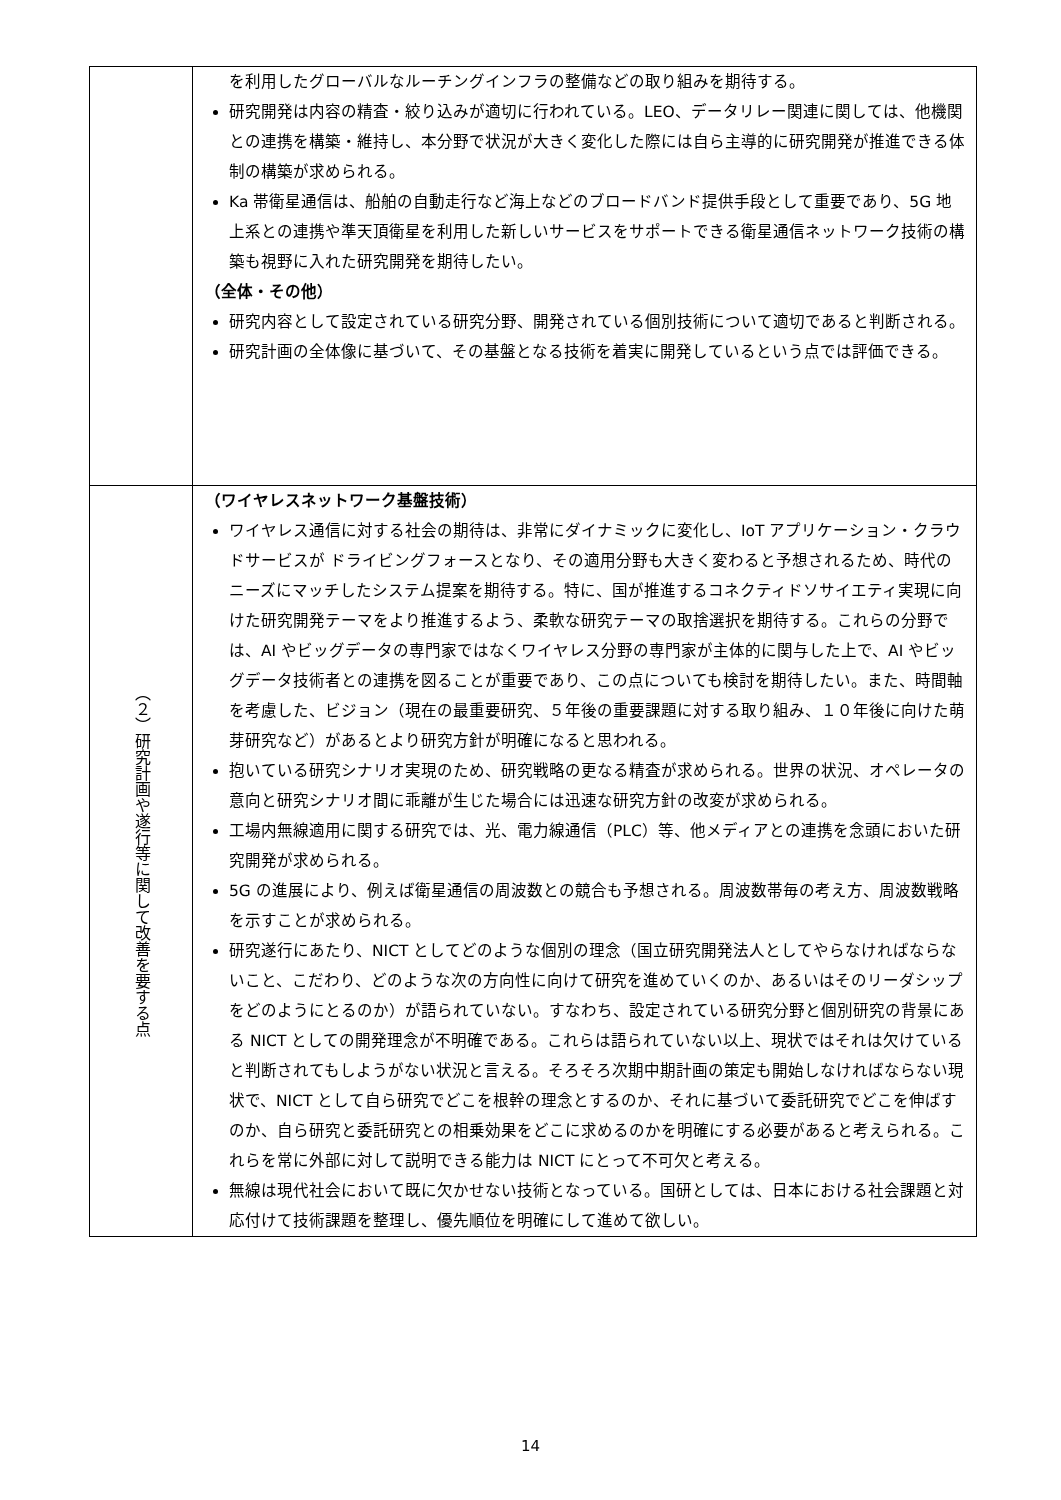| | を利用したグローバルなルーチングインフラの整備などの取り組みを期待する。 研究開発は内容の精査・絞り込みが適切に行われている。LEO、データリレー関連に関しては、他機関との連携を構築・維持し、本分野で状況が大きく変化した際には自ら主導的に研究開発が推進できる体制の構築が求められる。 Ka 帯衛星通信は、船舶の自動走行など海上などのブロードバンド提供手段として重要であり、5G 地上系との連携や準天頂衛星を利用した新しいサービスをサポートできる衛星通信ネットワーク技術の構築も視野に入れた研究開発を期待したい。 （全体・その他） 研究内容として設定されている研究分野、開発されている個別技術について適切であると判断される。 研究計画の全体像に基づいて、その基盤となる技術を着実に開発しているという点では評価できる。 |
| （２）研究計画や遂行等に関して改善を要する点 | （ワイヤレスネットワーク基盤技術） ワイヤレス通信に対する社会の期待は、非常にダイナミックに変化し、IoT アプリケーション・クラウドサービスが ドライビングフォースとなり、その適用分野も大きく変わると予想されるため、時代のニーズにマッチしたシステム提案を期待する。特に、国が推進するコネクティドソサイエティ実現に向けた研究開発テーマをより推進するよう、柔軟な研究テーマの取捨選択を期待する。これらの分野では、AI やビッグデータの専門家ではなくワイヤレス分野の専門家が主体的に関与した上で、AI やビッグデータ技術者との連携を図ることが重要であり、この点についても検討を期待したい。また、時間軸を考慮した、ビジョン（現在の最重要研究、５年後の重要課題に対する取り組み、１０年後に向けた萌芽研究など）があるとより研究方針が明確になると思われる。 抱いている研究シナリオ実現のため、研究戦略の更なる精査が求められる。世界の状況、オペレータの意向と研究シナリオ間に乖離が生じた場合には迅速な研究方針の改変が求められる。 工場内無線適用に関する研究では、光、電力線通信（PLC）等、他メディアとの連携を念頭においた研究開発が求められる。 5G の進展により、例えば衛星通信の周波数との競合も予想される。周波数帯毎の考え方、周波数戦略を示すことが求められる。 研究遂行にあたり、NICT としてどのような個別の理念（国立研究開発法人としてやらなければならないこと、こだわり、どのような次の方向性に向けて研究を進めていくのか、あるいはそのリーダシップをどのようにとるのか）が語られていない。すなわち、設定されている研究分野と個別研究の背景にある NICT としての開発理念が不明確である。これらは語られていない以上、現状ではそれは欠けていると判断されてもしようがない状況と言える。そろそろ次期中期計画の策定も開始しなければならない現状で、NICT として自ら研究でどこを根幹の理念とするのか、それに基づいて委託研究でどこを伸ばすのか、自ら研究と委託研究との相乗効果をどこに求めるのかを明確にする必要があると考えられる。これらを常に外部に対して説明できる能力は NICT にとって不可欠と考える。 無線は現代社会において既に欠かせない技術となっている。国研としては、日本における社会課題と対応付けて技術課題を整理し、優先順位を明確にして進めて欲しい。 |
14